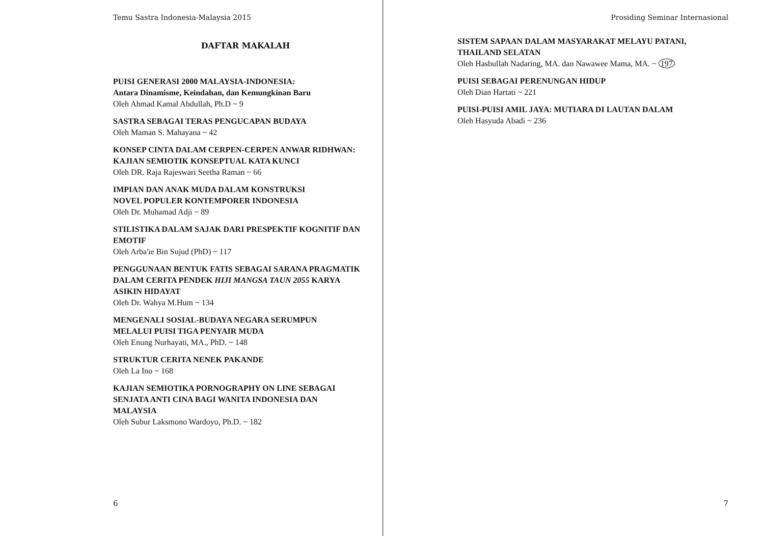Temu Sastra Indonesia-Malaysia 2015
DAFTAR MAKALAH
PUISI GENERASI 2000 MALAYSIA-INDONESIA:
Antara Dinamisme, Keindahan, dan Kemungkinan Baru
Oleh Ahmad Kamal Abdullah, Ph.D ~ 9
SASTRA SEBAGAI TERAS PENGUCAPAN BUDAYA
Oleh Maman S. Mahayana ~ 42
KONSEP CINTA DALAM CERPEN-CERPEN ANWAR RIDHWAN:
KAJIAN SEMIOTIK KONSEPTUAL KATA KUNCI
Oleh DR. Raja Rajeswari Seetha Raman ~ 66
IMPIAN DAN ANAK MUDA DALAM KONSTRUKSI
NOVEL POPULER KONTEMPORER INDONESIA
Oleh Dr. Muhamad Adji ~ 89
STILISTIKA DALAM SAJAK DARI PRESPEKTIF KOGNITIF DAN
EMOTIF
Oleh Arba'ie Bin Sujud (PhD) ~ 117
PENGGUNAAN BENTUK FATIS SEBAGAI SARANA PRAGMATIK
DALAM CERITA PENDEK HIJI MANGSA TAUN 2055 KARYA
ASIKIN HIDAYAT
Oleh Dr. Wahya M.Hum ~ 134
MENGENALI SOSIAL-BUDAYA NEGARA SERUMPUN
MELALUI PUISI TIGA PENYAIR MUDA
Oleh Enung Nurhayati, MA., PhD. ~ 148
STRUKTUR CERITA NENEK PAKANDE
Oleh La Ino ~ 168
KAJIAN SEMIOTIKA PORNOGRAPHY ON LINE SEBAGAI
SENJATA ANTI CINA BAGI WANITA INDONESIA DAN
MALAYSIA
Oleh Subur Laksmono Wardoyo, Ph.D. ~ 182
6
Prosiding Seminar Internasional
SISTEM SAPAAN DALAM MASYARAKAT MELAYU PATANI,
THAILAND SELATAN
Oleh Hasbullah Nadaring, MA. dan Nawawee Mama, MA. ~ 197
PUISI SEBAGAI PERENUNGAN HIDUP
Oleh Dian Hartati ~ 221
PUISI-PUISI AMIL JAYA: MUTIARA DI LAUTAN DALAM
Oleh Hasyuda Abadi ~ 236
7